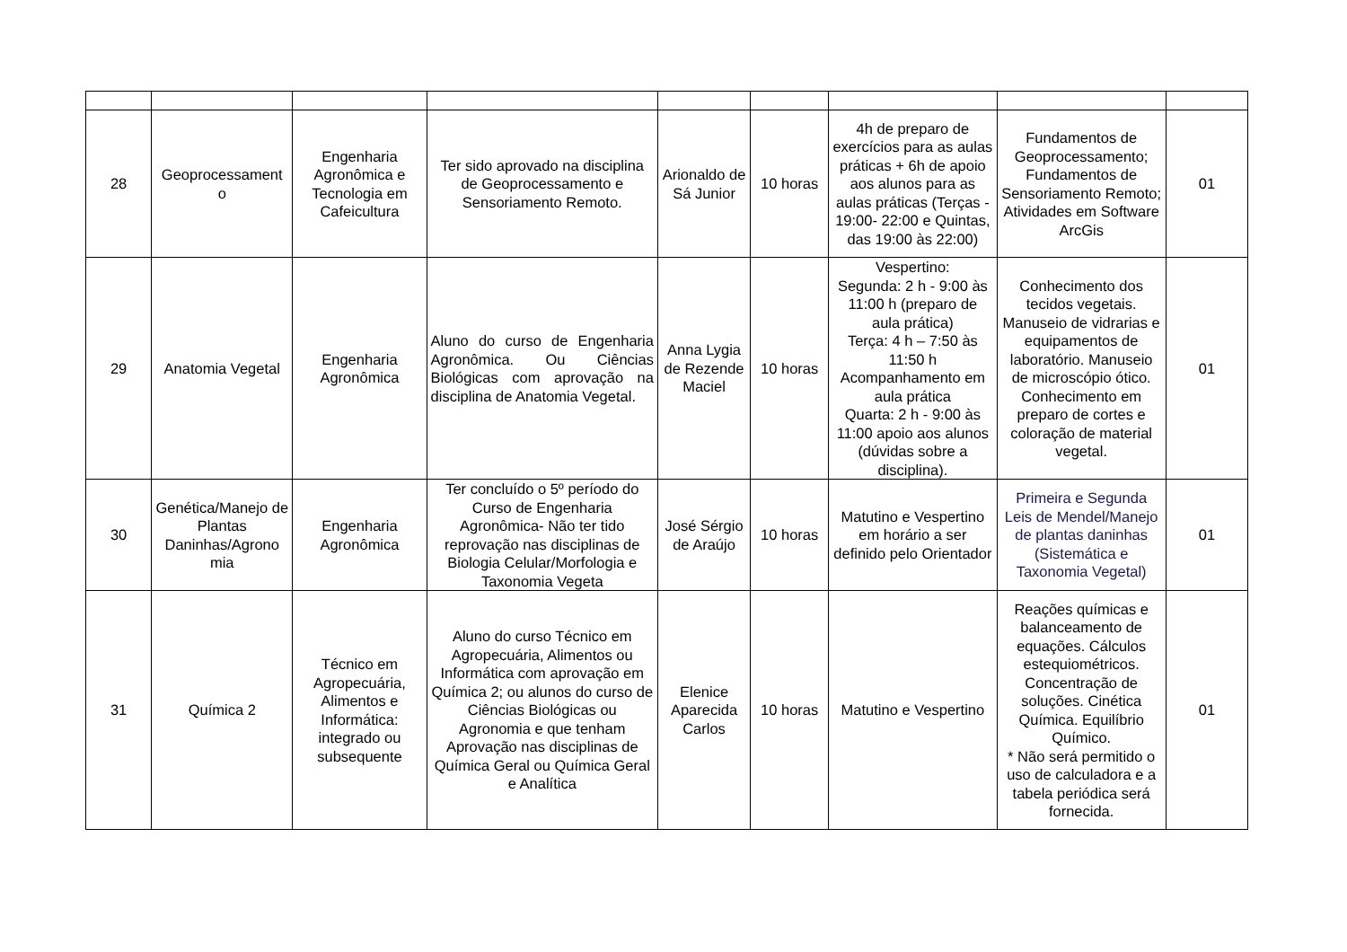| 28 | Geoprocessament o | Engenharia Agronômica e Tecnologia em Cafeicultura | Ter sido aprovado na disciplina de Geoprocessamento e Sensoriamento Remoto. | Arionaldo de Sá Junior | 10 horas | 4h de preparo de exercícios para as aulas práticas + 6h de apoio aos alunos para as aulas práticas (Terças - 19:00- 22:00 e Quintas, das 19:00 às 22:00) | Fundamentos de Geoprocessamento; Fundamentos de Sensoriamento Remoto; Atividades em Software ArcGis | 01 |
| 29 | Anatomia Vegetal | Engenharia Agronômica | Aluno do curso de Engenharia Agronômica. Ou Ciências Biológicas com aprovação na disciplina de Anatomia Vegetal. | Anna Lygia de Rezende Maciel | 10 horas | Vespertino: Segunda: 2 h - 9:00 às 11:00 h (preparo de aula prática) Terça: 4 h – 7:50 às 11:50 h Acompanhamento em aula prática Quarta: 2 h - 9:00 às 11:00 apoio aos alunos (dúvidas sobre a disciplina). | Conhecimento dos tecidos vegetais. Manuseio de vidrarias e equipamentos de laboratório. Manuseio de microscópio ótico. Conhecimento em preparo de cortes e coloração de material vegetal. | 01 |
| 30 | Genética/Manejo de Plantas Daninhas/Agrono mia | Engenharia Agronômica | Ter concluído o 5º período do Curso de Engenharia Agronômica- Não ter tido reprovação nas disciplinas de Biologia Celular/Morfologia e Taxonomia Vegeta | José Sérgio de Araújo | 10 horas | Matutino e Vespertino em horário a ser definido pelo Orientador | Primeira e Segunda Leis de Mendel/Manejo de plantas daninhas (Sistemática e Taxonomia Vegetal) | 01 |
| 31 | Química 2 | Técnico em Agropecuária, Alimentos e Informática: integrado ou subsequente | Aluno do curso Técnico em Agropecuária, Alimentos ou Informática com aprovação em Química 2; ou alunos do curso de Ciências Biológicas ou Agronomia e que tenham Aprovação nas disciplinas de Química Geral ou Química Geral e Analítica | Elenice Aparecida Carlos | 10 horas | Matutino e Vespertino | Reações químicas e balanceamento de equações. Cálculos estequiométricos. Concentração de soluções. Cinética Química. Equilíbrio Químico. * Não será permitido o uso de calculadora e a tabela periódica será fornecida. | 01 |